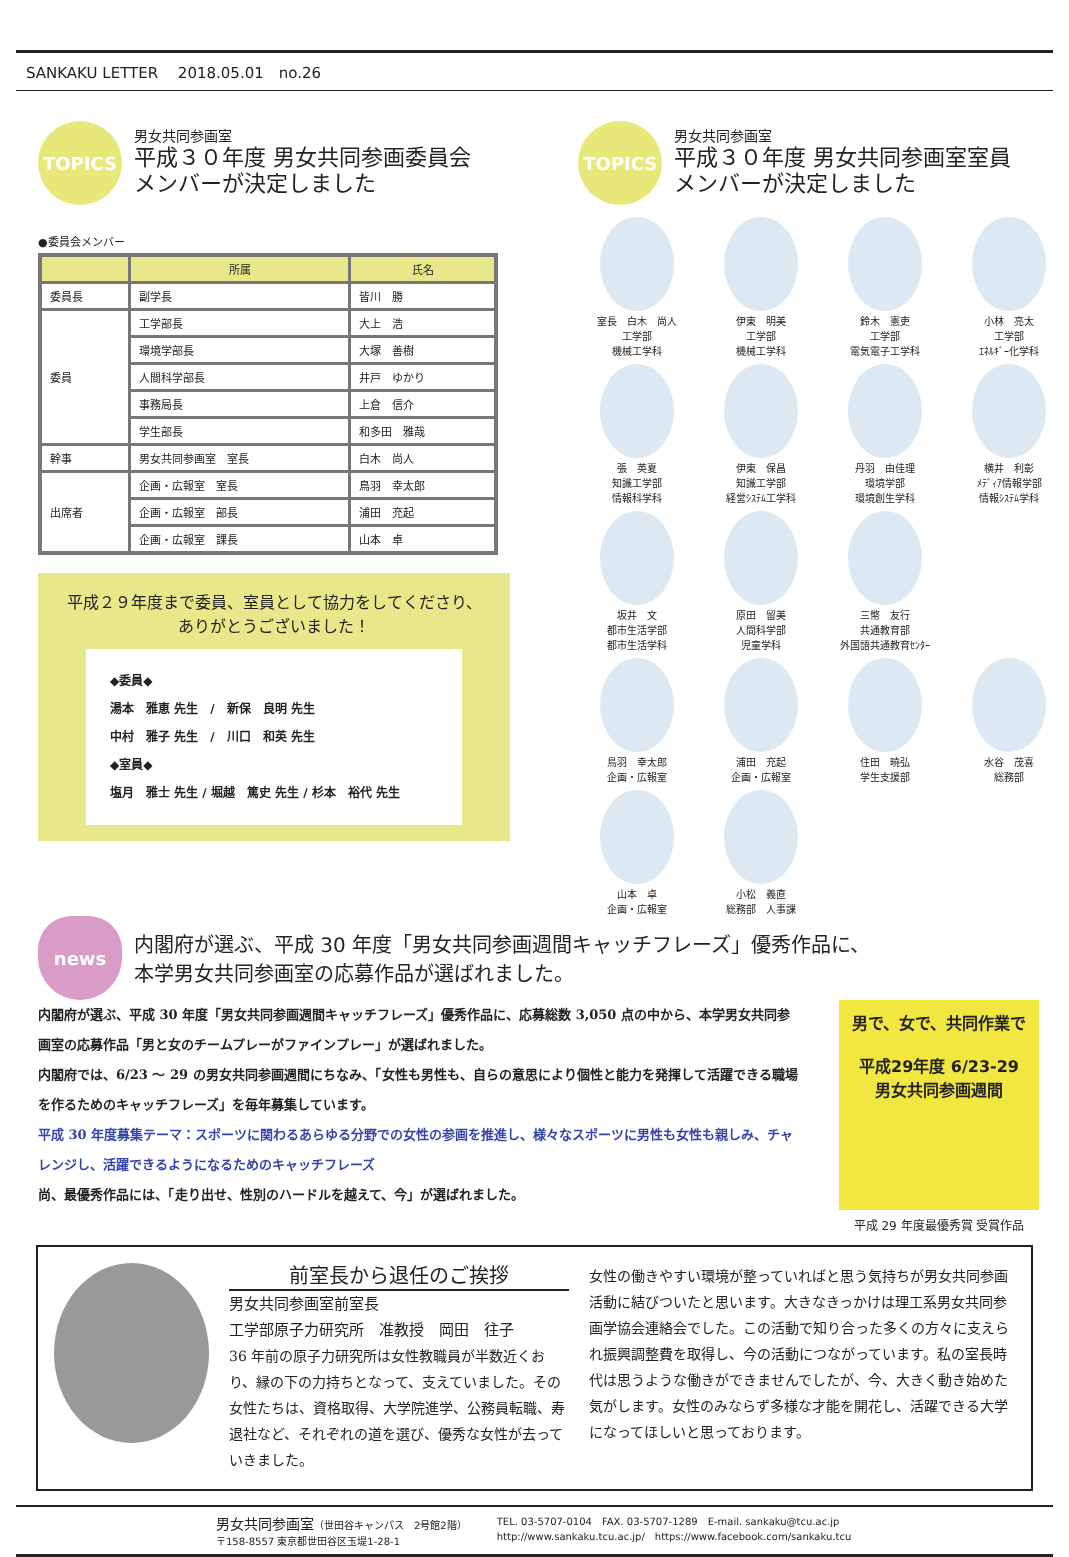SANKAKU LETTER　 2018.05.01　no.26
TOPICS
男女共同参画室
平成３０年度 男女共同参画委員会
メンバーが決定しました
●委員会メンバー
| | 所属 | 氏名 |
| --- | --- | --- |
| 委員長 | 副学長 | 皆川 勝 |
| 委員 | 工学部長 | 大上 浩 |
| | 環境学部長 | 大塚 善樹 |
| | 人間科学部長 | 井戸 ゆかり |
| | 事務局長 | 上倉 信介 |
| | 学生部長 | 和多田 雅哉 |
| 幹事 | 男女共同参画室 室長 | 白木 尚人 |
| 出席者 | 企画・広報室 室長 | 鳥羽 幸太郎 |
| | 企画・広報室 部長 | 浦田 充起 |
| | 企画・広報室 課長 | 山本 卓 |
平成２９年度まで委員、室員として協力をしてくださり、
ありがとうございました！
◆委員◆
湯本　雅恵 先生　/　新保　良明 先生
中村　雅子 先生　/　川口　和英 先生
◆室員◆
塩月　雅士 先生 / 堀越　篤史 先生 / 杉本　裕代 先生
TOPICS
男女共同参画室
平成３０年度 男女共同参画室室員
メンバーが決定しました
室長　白木　尚人
工学部
機械工学科
伊東　明美
工学部
機械工学科
鈴木　憲吏
工学部
電気電子工学科
小林　亮太
工学部
ｴﾈﾙｷﾞｰ化学科
張　英夏
知識工学部
情報科学科
伊東　保昌
知識工学部
経営ｼｽﾃﾑ工学科
丹羽　由佳理
環境学部
環境創生学科
横井　利彰
ﾒﾃﾞｨｱ情報学部
情報ｼｽﾃﾑ学科
坂井　文
都市生活学部
都市生活学科
原田　留美
人間科学部
児童学科
三幣　友行
共通教育部
外国語共通教育ｾﾝﾀｰ
鳥羽　幸太郎
企画・広報室
浦田　充起
企画・広報室
住田　曉弘
学生支援部
水谷　茂喜
総務部
山本　卓
企画・広報室
小松　義直
総務部　人事課
news
内閣府が選ぶ、平成 30 年度「男女共同参画週間キャッチフレーズ」優秀作品に、
本学男女共同参画室の応募作品が選ばれました。
内閣府が選ぶ、平成 30 年度「男女共同参画週間キャッチフレーズ」優秀作品に、応募総数 3,050 点の中から、本学男女共同参画室の応募作品「男と女のチームプレーがファインプレー」が選ばれました。
内閣府では、6/23 ～ 29 の男女共同参画週間にちなみ、「女性も男性も、自らの意思により個性と能力を発揮して活躍できる職場を作るためのキャッチフレーズ」を毎年募集しています。
平成 30 年度募集テーマ：スポーツに関わるあらゆる分野での女性の参画を推進し、様々なスポーツに男性も女性も親しみ、チャレンジし、活躍できるようになるためのキャッチフレーズ
尚、最優秀作品には、「走り出せ、性別のハードルを越えて、今」が選ばれました。
男で、女で、共同作業で
平成29年度 6/23-29
男女共同参画週間
平成 29 年度最優秀賞 受賞作品
前室長から退任のご挨拶
男女共同参画室前室長
工学部原子力研究所　准教授　岡田　往子
36 年前の原子力研究所は女性教職員が半数近くおり、縁の下の力持ちとなって、支えていました。その女性たちは、資格取得、大学院進学、公務員転職、寿退社など、それぞれの道を選び、優秀な女性が去っていきました。
女性の働きやすい環境が整っていればと思う気持ちが男女共同参画活動に結びついたと思います。大きなきっかけは理工系男女共同参画学協会連絡会でした。この活動で知り合った多くの方々に支えられ振興調整費を取得し、今の活動につながっています。私の室長時代は思うような働きができませんでしたが、今、大きく動き始めた気がします。女性のみならず多様な才能を開花し、活躍できる大学になってほしいと思っております。
男女共同参画室（世田谷キャンパス　2号館2階）
〒158-8557 東京都世田谷区玉堤1-28-1
TEL. 03-5707-0104　FAX. 03-5707-1289　E-mail. sankaku@tcu.ac.jp
http://www.sankaku.tcu.ac.jp/　https://www.facebook.com/sankaku.tcu